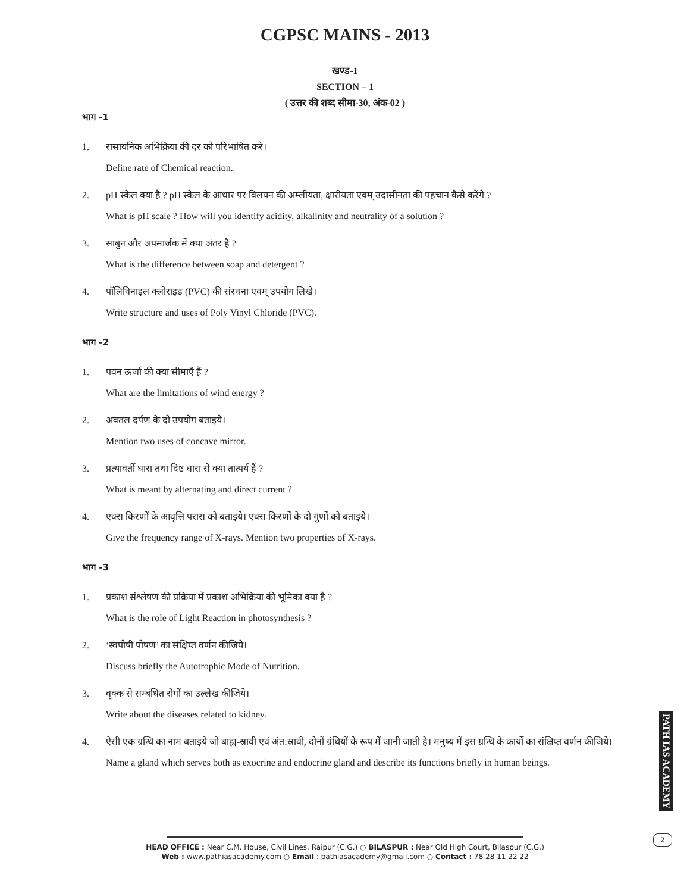CGPSC MAINS - 2013
खण्ड-1
SECTION – 1
( उत्तर की शब्द सीमा-30, अंक-02 )
भाग -1
1. रासायनिक अभिक्रिया की दर को परिभाषित करे।
Define rate of Chemical reaction.
2. pH स्केल क्या है ? pH स्केल के आधार पर विलयन की अम्लीयता, क्षारीयता एवम् उदासीनता की पहचान कैसे करेंगे ?
What is pH scale ? How will you identify acidity, alkalinity and neutrality of a solution ?
3. साबुन और अपमार्जक में क्या अंतर है ?
What is the difference between soap and detergent ?
4. पॉलिविनाइल क्लोराइड (PVC) की संरचना एवम् उपयोग लिखे।
Write structure and uses of Poly Vinyl Chloride (PVC).
भाग -2
1. पवन ऊर्जा की क्या सीमाएँ हैं ?
What are the limitations of wind energy ?
2. अवतल दर्पण के दो उपयोग बताइये।
Mention two uses of concave mirror.
3. प्रत्यावर्ती धारा तथा दिष्ट धारा से क्या तात्पर्य हैं ?
What is meant by alternating and direct current ?
4. एक्स किरणों के आवृत्ति परास को बताइये। एक्स किरणों के दो गुणों को बताइये।
Give the frequency range of X-rays. Mention two properties of X-rays.
भाग -3
1. प्रकाश संश्लेषण की प्रक्रिया में प्रकाश अभिक्रिया की भूमिका क्या है ?
What is the role of Light Reaction in photosynthesis ?
2. ‘स्वपोषी पोषण’ का संक्षिप्त वर्णन कीजिये।
Discuss briefly the Autotrophic Mode of Nutrition.
3. वृक्क से सम्बंधित रोगों का उल्लेख कीजिये।
Write about the diseases related to kidney.
4. ऐसी एक ग्रन्थि का नाम बताइये जो बाह्य-स्रावी एवं अंत:स्रावी, दोनों ग्रंथियों के रूप में जानी जाती है। मनुष्य में इस ग्रन्थि के कार्यों का संक्षिप्त वर्णन कीजिये।
Name a gland which serves both as exocrine and endocrine gland and describe its functions briefly in human beings.
PATH IAS ACADEMY
2
HEAD OFFICE : Near C.M. House, Civil Lines, Raipur (C.G.) ○ BILASPUR : Near Old High Court, Bilaspur (C.G.)
Web : www.pathiasacademy.com ○ Email : pathiasacademy@gmail.com ○ Contact : 78 28 11 22 22